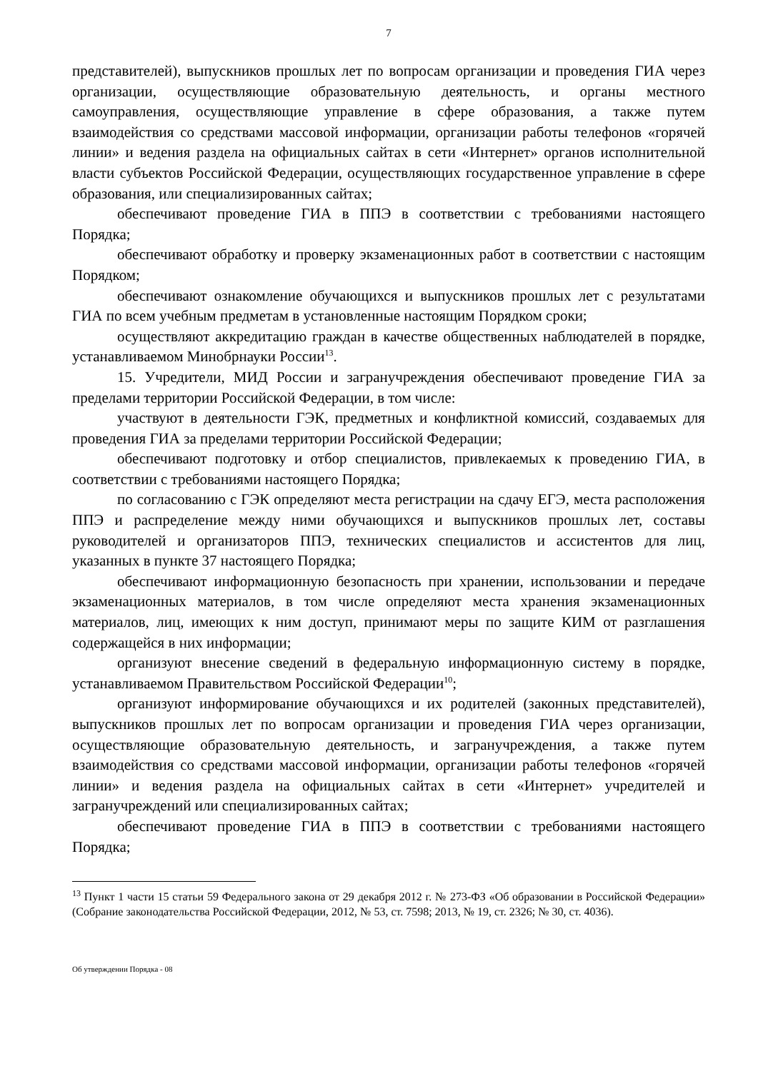7
представителей), выпускников прошлых лет по вопросам организации и проведения ГИА через организации, осуществляющие образовательную деятельность, и органы местного самоуправления, осуществляющие управление в сфере образования, а также путем взаимодействия со средствами массовой информации, организации работы телефонов «горячей линии» и ведения раздела на официальных сайтах в сети «Интернет» органов исполнительной власти субъектов Российской Федерации, осуществляющих государственное управление в сфере образования, или специализированных сайтах;
обеспечивают проведение ГИА в ППЭ в соответствии с требованиями настоящего Порядка;
обеспечивают обработку и проверку экзаменационных работ в соответствии с настоящим Порядком;
обеспечивают ознакомление обучающихся и выпускников прошлых лет с результатами ГИА по всем учебным предметам в установленные настоящим Порядком сроки;
осуществляют аккредитацию граждан в качестве общественных наблюдателей в порядке, устанавливаемом Минобрнауки России<sup>13</sup>.
15. Учредители, МИД России и загранучреждения обеспечивают проведение ГИА за пределами территории Российской Федерации, в том числе:
участвуют в деятельности ГЭК, предметных и конфликтной комиссий, создаваемых для проведения ГИА за пределами территории Российской Федерации;
обеспечивают подготовку и отбор специалистов, привлекаемых к проведению ГИА, в соответствии с требованиями настоящего Порядка;
по согласованию с ГЭК определяют места регистрации на сдачу ЕГЭ, места расположения ППЭ и распределение между ними обучающихся и выпускников прошлых лет, составы руководителей и организаторов ППЭ, технических специалистов и ассистентов для лиц, указанных в пункте 37 настоящего Порядка;
обеспечивают информационную безопасность при хранении, использовании и передаче экзаменационных материалов, в том числе определяют места хранения экзаменационных материалов, лиц, имеющих к ним доступ, принимают меры по защите КИМ от разглашения содержащейся в них информации;
организуют внесение сведений в федеральную информационную систему в порядке, устанавливаемом Правительством Российской Федерации<sup>10</sup>;
организуют информирование обучающихся и их родителей (законных представителей), выпускников прошлых лет по вопросам организации и проведения ГИА через организации, осуществляющие образовательную деятельность, и загранучреждения, а также путем взаимодействия со средствами массовой информации, организации работы телефонов «горячей линии» и ведения раздела на официальных сайтах в сети «Интернет» учредителей и загранучреждений или специализированных сайтах;
обеспечивают проведение ГИА в ППЭ в соответствии с требованиями настоящего Порядка;
<sup>13</sup> Пункт 1 части 15 статьи 59 Федерального закона от 29 декабря 2012 г. № 273-ФЗ «Об образовании в Российской Федерации» (Собрание законодательства Российской Федерации, 2012, № 53, ст. 7598; 2013, № 19, ст. 2326; № 30, ст. 4036).
Об утверждении Порядка - 08